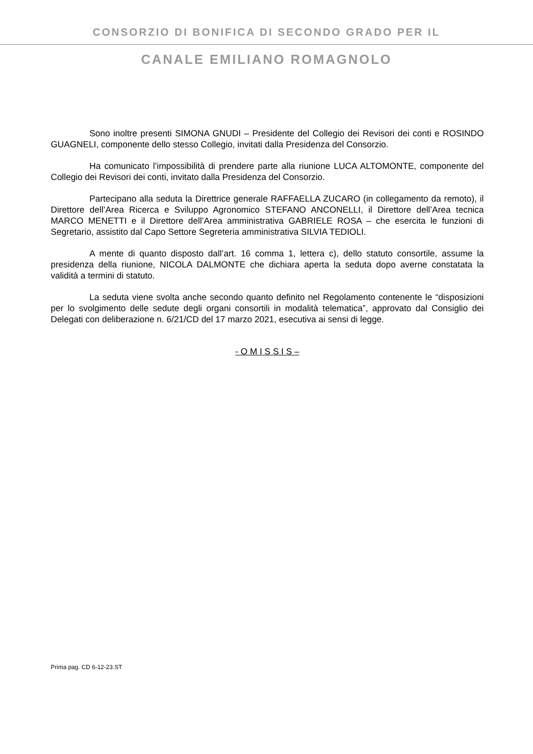CONSORZIO DI BONIFICA DI SECONDO GRADO PER IL
CANALE EMILIANO ROMAGNOLO
Sono inoltre presenti SIMONA GNUDI – Presidente del Collegio dei Revisori dei conti e ROSINDO GUAGNELI, componente dello stesso Collegio, invitati dalla Presidenza del Consorzio.
Ha comunicato l’impossibilità di prendere parte alla riunione LUCA ALTOMONTE, componente del Collegio dei Revisori dei conti, invitato dalla Presidenza del Consorzio.
Partecipano alla seduta la Direttrice generale RAFFAELLA ZUCARO (in collegamento da remoto), il Direttore dell’Area Ricerca e Sviluppo Agronomico STEFANO ANCONELLI, il Direttore dell’Area tecnica MARCO MENETTI e il Direttore dell’Area amministrativa GABRIELE ROSA – che esercita le funzioni di Segretario, assistito dal Capo Settore Segreteria amministrativa SILVIA TEDIOLI.
A mente di quanto disposto dall’art. 16 comma 1, lettera c), dello statuto consortile, assume la presidenza della riunione, NICOLA DALMONTE che dichiara aperta la seduta dopo averne constatata la validità a termini di statuto.
La seduta viene svolta anche secondo quanto definito nel Regolamento contenente le “disposizioni per lo svolgimento delle sedute degli organi consortili in modalità telematica”, approvato dal Consiglio dei Delegati con deliberazione n. 6/21/CD del 17 marzo 2021, esecutiva ai sensi di legge.
- O M I S S I S –
Prima pag. CD 6-12-23.ST